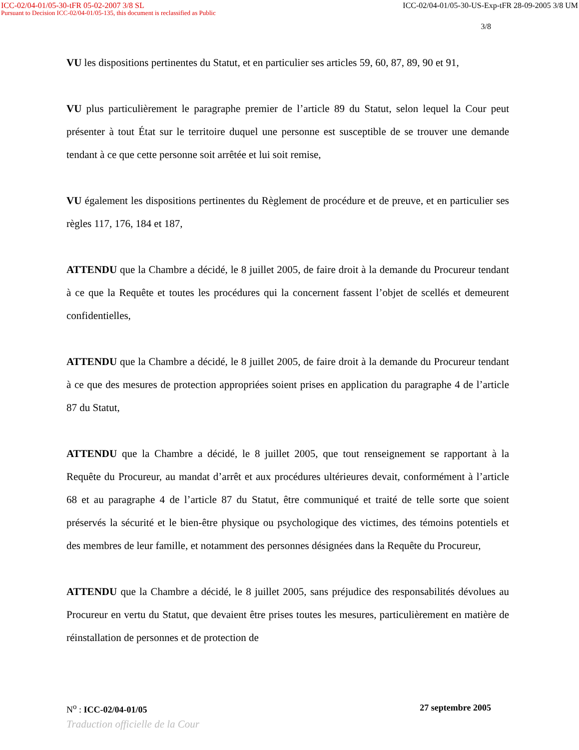ICC-02/04-01/05-30-tFR 05-02-2007 3/8 SL ICC-02/04-01/05-30-US-Exp-tFR 28-09-2005 3/8 UM
Pursuant to Decision ICC-02/04-01/05-135, this document is reclassified as Public
3/8
VU les dispositions pertinentes du Statut, et en particulier ses articles 59, 60, 87, 89, 90 et 91,
VU plus particulièrement le paragraphe premier de l’article 89 du Statut, selon lequel la Cour peut présenter à tout État sur le territoire duquel une personne est susceptible de se trouver une demande tendant à ce que cette personne soit arrêtée et lui soit remise,
VU également les dispositions pertinentes du Règlement de procédure et de preuve, et en particulier ses règles 117, 176, 184 et 187,
ATTENDU que la Chambre a décidé, le 8 juillet 2005, de faire droit à la demande du Procureur tendant à ce que la Requête et toutes les procédures qui la concernent fassent l’objet de scellés et demeurent confidentielles,
ATTENDU que la Chambre a décidé, le 8 juillet 2005, de faire droit à la demande du Procureur tendant à ce que des mesures de protection appropriées soient prises en application du paragraphe 4 de l’article 87 du Statut,
ATTENDU que la Chambre a décidé, le 8 juillet 2005, que tout renseignement se rapportant à la Requête du Procureur, au mandat d’arrêt et aux procédures ultérieures devait, conformément à l’article 68 et au paragraphe 4 de l’article 87 du Statut, être communiqué et traité de telle sorte que soient préservés la sécurité et le bien-être physique ou psychologique des victimes, des témoins potentiels et des membres de leur famille, et notamment des personnes désignées dans la Requête du Procureur,
ATTENDU que la Chambre a décidé, le 8 juillet 2005, sans préjudice des responsabilités dévolues au Procureur en vertu du Statut, que devaient être prises toutes les mesures, particulièrement en matière de réinstallation de personnes et de protection de
N<sup>o</sup> : ICC-02/04-01/05 27 septembre 2005
Traduction officielle de la Cour